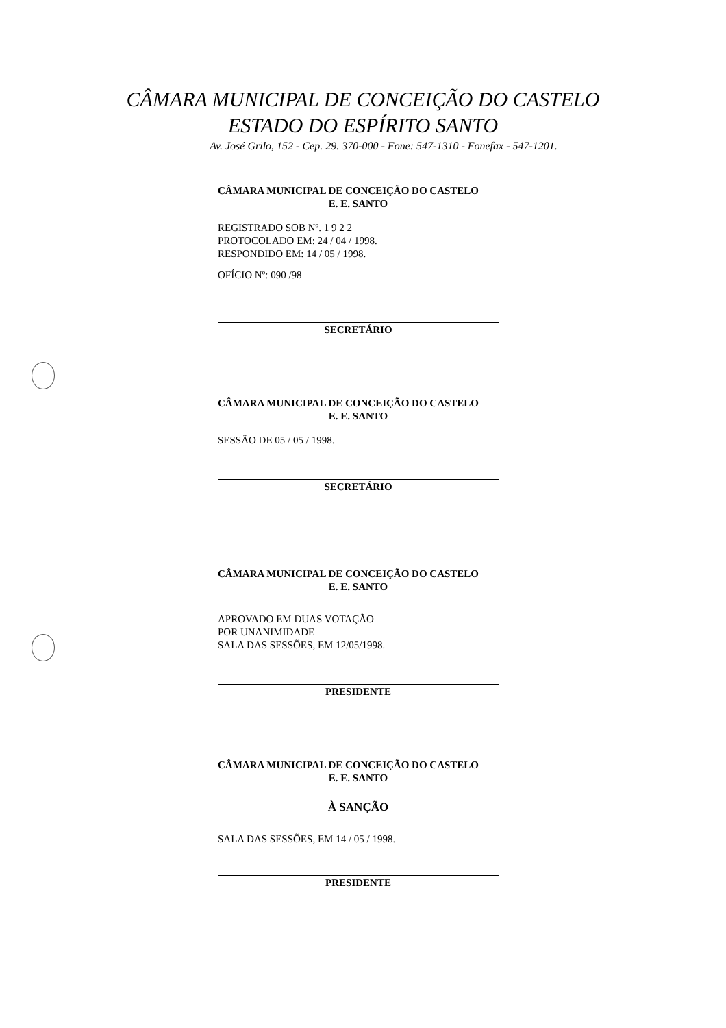CÂMARA MUNICIPAL DE CONCEIÇÃO DO CASTELO
ESTADO DO ESPÍRITO SANTO
Av. José Grilo, 152 - Cep. 29. 370-000 - Fone: 547-1310 - Fonefax - 547-1201.
CÂMARA MUNICIPAL DE CONCEIÇÃO DO CASTELO
E. E. SANTO
REGISTRADO SOB Nº. 1 9 2 2
PROTOCOLADO EM: 24 / 04 / 1998.
RESPONDIDO EM: 14 / 05 / 1998.
OFÍCIO Nº: 090 /98
SECRETÁRIO
CÂMARA MUNICIPAL DE CONCEIÇÃO DO CASTELO
E. E. SANTO
SESSÃO DE 05 / 05 / 1998.
SECRETÁRIO
CÂMARA MUNICIPAL DE CONCEIÇÃO DO CASTELO
E. E. SANTO
APROVADO EM DUAS VOTAÇÃO
POR UNANIMIDADE
SALA DAS SESSÕES, EM 12/05/1998.
PRESIDENTE
CÂMARA MUNICIPAL DE CONCEIÇÃO DO CASTELO
E. E. SANTO
À SANÇÃO
SALA DAS SESSÕES, EM 14 / 05 / 1998.
PRESIDENTE